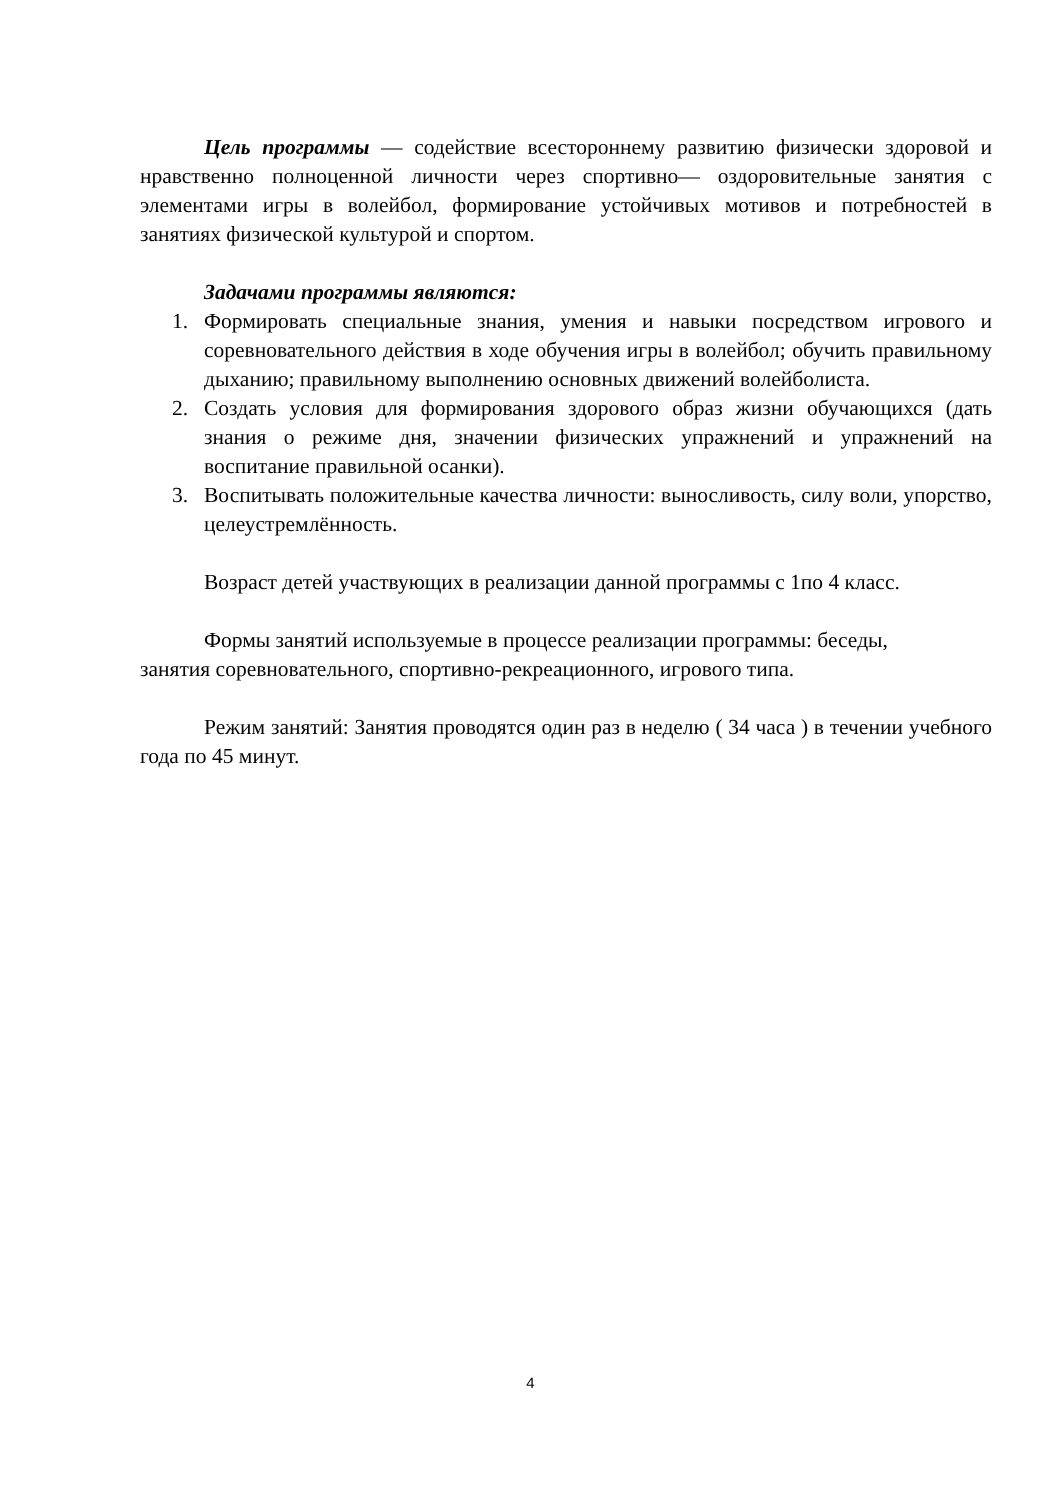Цель программы — содействие всестороннему развитию физически здоровой и нравственно полноценной личности через спортивно— оздоровительные занятия с элементами игры в волейбол, формирование устойчивых мотивов и потребностей в занятиях физической культурой и спортом.
Задачами программы являются:
1. Формировать специальные знания, умения и навыки посредством игрового и соревновательного действия в ходе обучения игры в волейбол; обучить правильному дыханию; правильному выполнению основных движений волейболиста.
2. Создать условия для формирования здорового образ жизни обучающихся (дать знания о режиме дня, значении физических упражнений и упражнений на воспитание правильной осанки).
3. Воспитывать положительные качества личности: выносливость, силу воли, упорство, целеустремлённость.
Возраст детей участвующих в реализации данной программы с 1по 4 класс.
Формы занятий используемые в процессе реализации программы: беседы,
занятия соревновательного, спортивно-рекреационного, игрового типа.
Режим занятий: Занятия проводятся один раз в неделю ( 34 часа ) в течении учебного года по 45 минут.
4